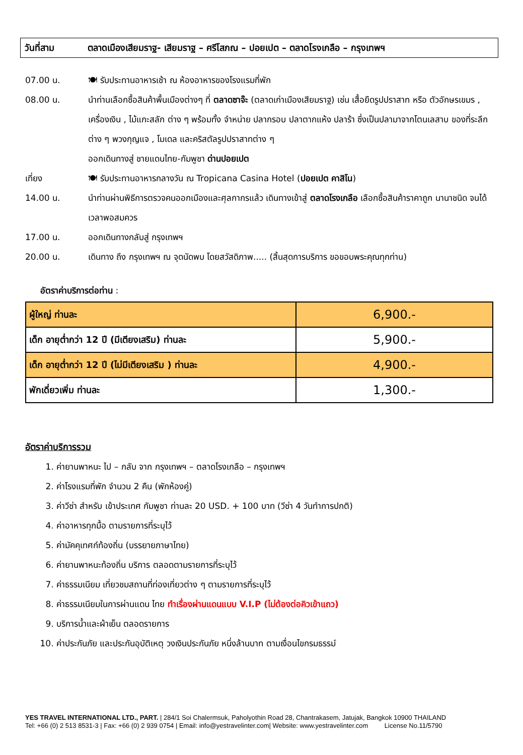วันที่สาม ตลาดเมืองเสียมราฐ- เสียมราฐ – ศรีโสภณ – ปอยเปต – ตลาดโรงเกลือ – กรุงเทพฯ
07.00 น. 🍽 รับประทานอาหารเช้า ณ ห้องอาหารของโรงแรมที่พัก
08.00 น. นำท่านเลือกซื้อสินค้าพื้นเมืองต่างๆ ที่ ตลาดซาจ๊ะ (ตลาดเก่าเมืองเสียมราฐ) เช่น เสื้อยืดรูปปราสาท หรือ ตัวอักษรเขมร , เครื่องเงิน , ไม้แกะสลัก ต่าง ๆ พร้อมทั้ง จำหน่าย ปลากรอบ ปลาตากแห้ง ปลาร้า ซึ่งเป็นปลามาจากโตนเลสาบ ของที่ระลึกต่าง ๆ พวงกุญแจ , โมเดล และคริสตัลรูปปราสาทต่าง ๆ
ออกเดินทางสู่ ชายแดนไทย-กัมพูชา ด่านปอยเปต
เที่ยง 🍽 รับประทานอาหารกลางวัน ณ Tropicana Casina Hotel (ปอยเปต คาสิโน)
14.00 น. นำท่านผ่านพิธีการตรวจคนออกเมืองและศุลกากรแล้ว เดินทางเข้าสู่ ตลาดโรงเกลือ เลือกซื้อสินค้าราคาถูก นานาชนิด จนได้เวลาพอสมควร
17.00 น. ออกเดินทางกลับสู่ กรุงเทพฯ
20.00 น. เดินทาง ถึง กรุงเทพฯ ณ จุดนัดพบ โดยสวัสดิภาพ..... (สิ้นสุดการบริการ ขอขอบพระคุณทุกท่าน)
อัตราค่าบริการต่อท่าน :
| ผู้ใหญ่ ท่านละ | 6,900.- |
| เด็ก อายุต่ำกว่า 12 ปี (มีเตียงเสริม) ท่านละ | 5,900.- |
| เด็ก อายุต่ำกว่า 12 ปี (ไม่มีเตียงเสริม ) ท่านละ | 4,900.- |
| พักเดี่ยวเพิ่ม ท่านละ | 1,300.- |
อัตราค่าบริการรวม
1. ค่ายานพาหนะ ไป – กลับ จาก กรุงเทพฯ – ตลาดโรงเกลือ – กรุงเทพฯ
2. ค่าโรงแรมที่พัก จำนวน 2 คืน (พักห้องคู่)
3. ค่าวีซ่า สำหรับ เข้าประเทศ กัมพูชา ท่านละ 20 USD. + 100 บาท (วีซ่า 4 วันทำการปกติ)
4. ค่าอาหารทุกมื้อ ตามรายการที่ระบุไว้
5. ค่ามัคคุเทศก์ท้องถิ่น (บรรยายภาษาไทย)
6. ค่ายานพาหนะท้องถิ่น บริการ ตลอดตามรายการที่ระบุไว้
7. ค่าธรรมเนียม เที่ยวชมสถานที่ท่องเที่ยวต่าง ๆ ตามรายการที่ระบุไว้
8. ค่าธรรมเนียมในการผ่านแดน ไทย ทำเรื่องผ่านแดนแบบ V.I.P (ไม่ต้องต่อคิวเข้าแถว)
9. บริการน้ำและผ้าเย็น ตลอดรายการ
10. ค่าประกันภัย และประกันอุบัติเหตุ วงเงินประกันภัย หนึ่งล้านบาท ตามเงื่อนไขกรมธรรม์
YES TRAVEL INTERNATIONAL LTD., PART. | 284/1 Soi Chalermsuk, Paholyothin Road 28, Chantrakasem, Jatujak, Bangkok 10900 THAILAND
Tel: +66 (0) 2 513 8531-3 | Fax: +66 (0) 2 939 0754 | Email: info@yestravelinter.com| Website: www.yestravelinter.com License No.11/5790